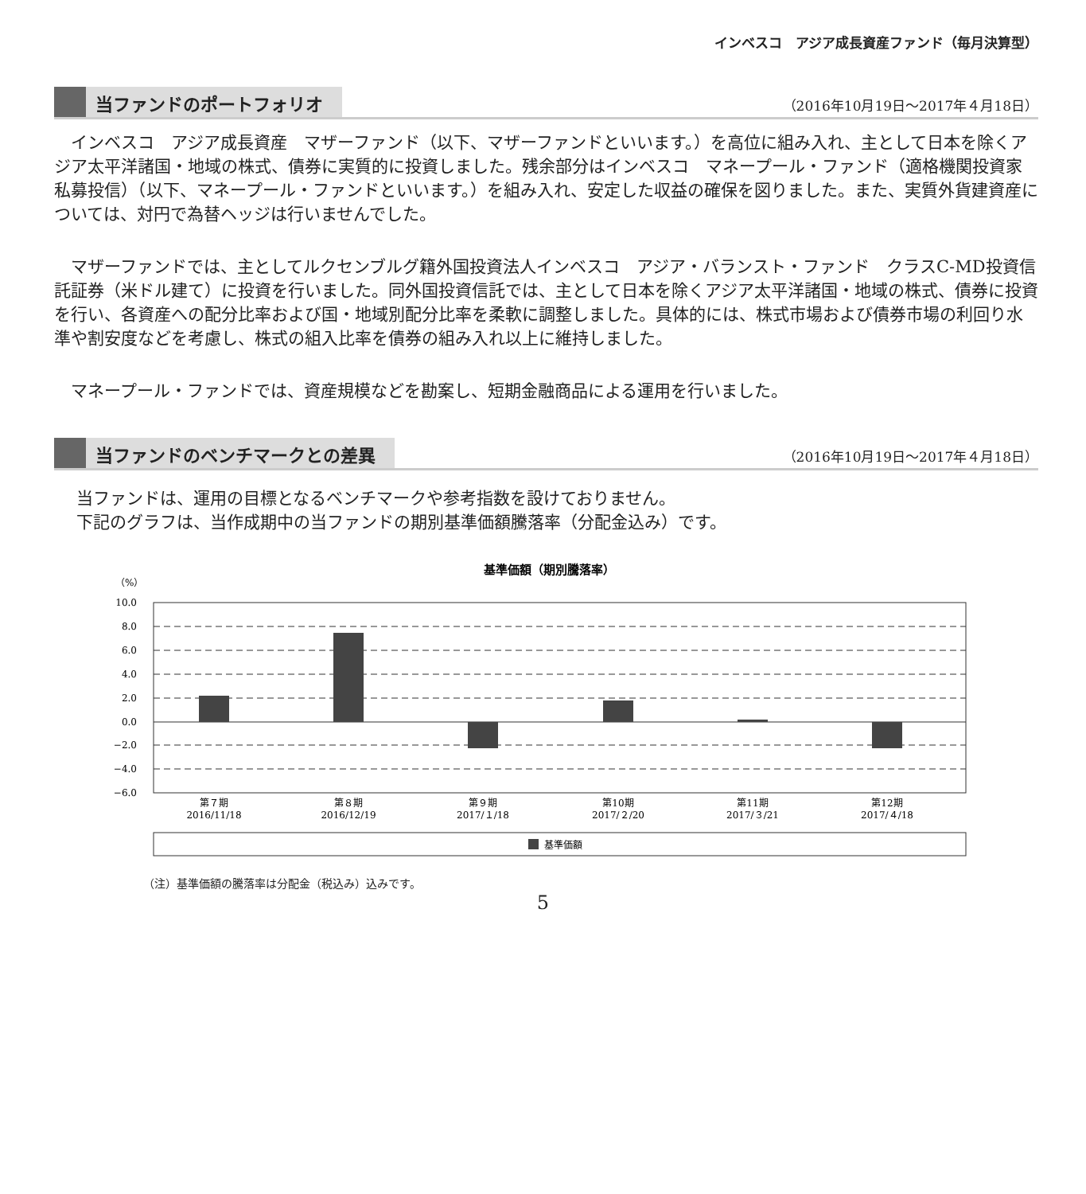インベスコ　アジア成長資産ファンド（毎月決算型）
当ファンドのポートフォリオ （2016年10月19日～2017年４月18日）
インベスコ　アジア成長資産　マザーファンド（以下、マザーファンドといいます。）を高位に組み入れ、主として日本を除くアジア太平洋諸国・地域の株式、債券に実質的に投資しました。残余部分はインベスコ　マネープール・ファンド（適格機関投資家私募投信）（以下、マネープール・ファンドといいます。）を組み入れ、安定した収益の確保を図りました。また、実質外貨建資産については、対円で為替ヘッジは行いませんでした。
マザーファンドでは、主としてルクセンブルグ籍外国投資法人インベスコ　アジア・バランスト・ファンド　クラスC-MD投資信託証券（米ドル建て）に投資を行いました。同外国投資信託では、主として日本を除くアジア太平洋諸国・地域の株式、債券に投資を行い、各資産への配分比率および国・地域別配分比率を柔軟に調整しました。具体的には、株式市場および債券市場の利回り水準や割安度などを考慮し、株式の組入比率を債券の組み入れ以上に維持しました。
マネープール・ファンドでは、資産規模などを勘案し、短期金融商品による運用を行いました。
当ファンドのベンチマークとの差異 （2016年10月19日～2017年４月18日）
当ファンドは、運用の目標となるベンチマークや参考指数を設けておりません。
下記のグラフは、当作成期中の当ファンドの期別基準価額騰落率（分配金込み）です。
基準価額（期別騰落率）
（%）
10.0
8.0
6.0
4.0
2.0
0.0
−2.0
−4.0
−6.0
第７期
2016/11/18
第８期
2016/12/19
第９期
2017/１/18
第10期
2017/２/20
第11期
2017/３/21
第12期
2017/４/18
基準価額
（注）基準価額の騰落率は分配金（税込み）込みです。
5